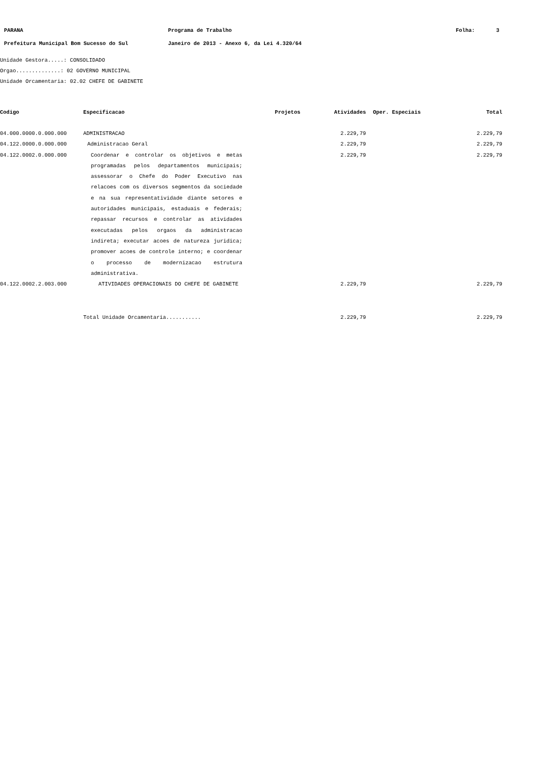PARANA Programa de Trabalho Folha: 3
Prefeitura Municipal Bom Sucesso do Sul Janeiro de 2013 - Anexo 6, da Lei 4.320/64
Unidade Gestora.....: CONSOLIDADO
Orgao..............: 02 GOVERNO MUNICIPAL
Unidade Orcamentaria: 02.02 CHEFE DE GABINETE
| Codigo | Especificacao | Projetos | Atividades | Oper. Especiais | Total |
| --- | --- | --- | --- | --- | --- |
| 04.000.0000.0.000.000 | ADMINISTRACAO | | 2.229,79 | | 2.229,79 |
| 04.122.0000.0.000.000 | Administracao Geral | | 2.229,79 | | 2.229,79 |
| 04.122.0002.0.000.000 | Coordenar e controlar os objetivos e metas programadas pelos departamentos municipais; assessorar o Chefe do Poder Executivo nas relacoes com os diversos segmentos da sociedade e na sua representatividade diante setores e autoridades municipais, estaduais e federais; repassar recursos e controlar as atividades executadas pelos orgaos da administracao indireta; executar acoes de natureza juridica; promover acoes de controle interno; e coordenar o processo de modernizacao estrutura administrativa. | | 2.229,79 | | 2.229,79 |
| 04.122.0002.2.003.000 | ATIVIDADES OPERACIONAIS DO CHEFE DE GABINETE | | 2.229,79 | | 2.229,79 |
| | Total Unidade Orcamentaria........... | | 2.229,79 | | 2.229,79 |